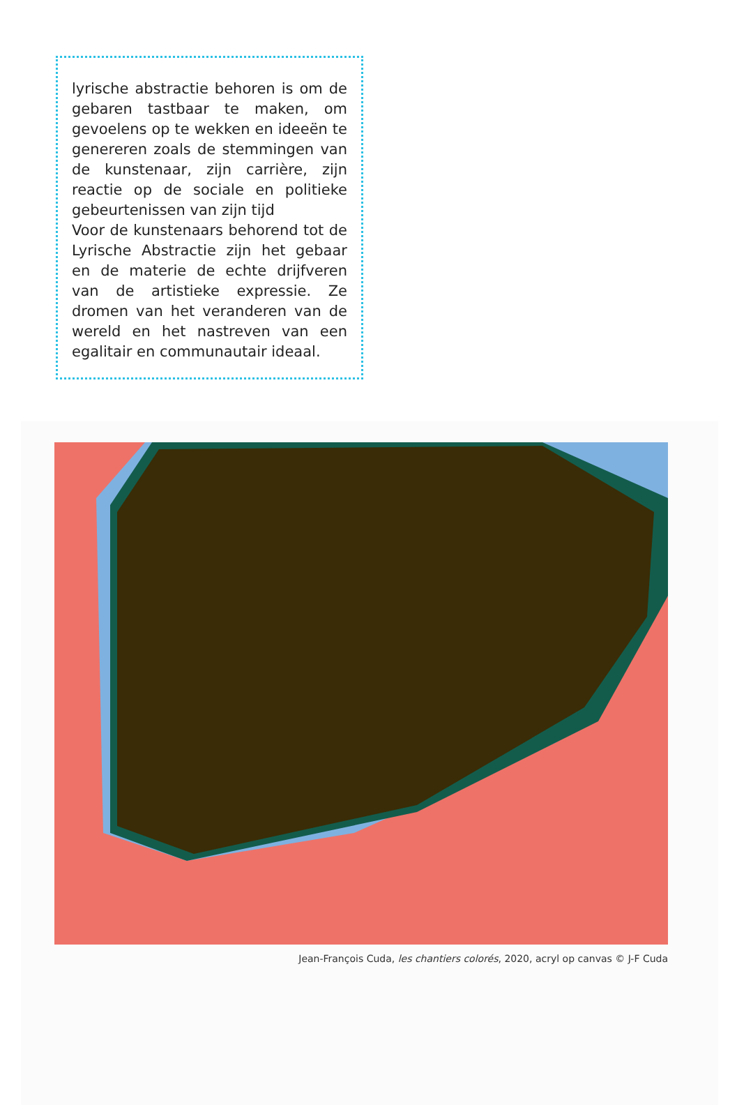lyrische abstractie behoren is om de gebaren tastbaar te maken, om gevoelens op te wekken en ideeën te genereren zoals de stemmingen van de kunstenaar, zijn carrière, zijn reactie op de sociale en politieke gebeurtenissen van zijn tijd
Voor de kunstenaars behorend tot de Lyrische Abstractie zijn het gebaar en de materie de echte drijfveren van de artistieke expressie. Ze dromen van het veranderen van de wereld en het nastreven van een egalitair en communautair ideaal.
Jean-François Cuda, les chantiers colorés, 2020, acryl op canvas © J-F Cuda